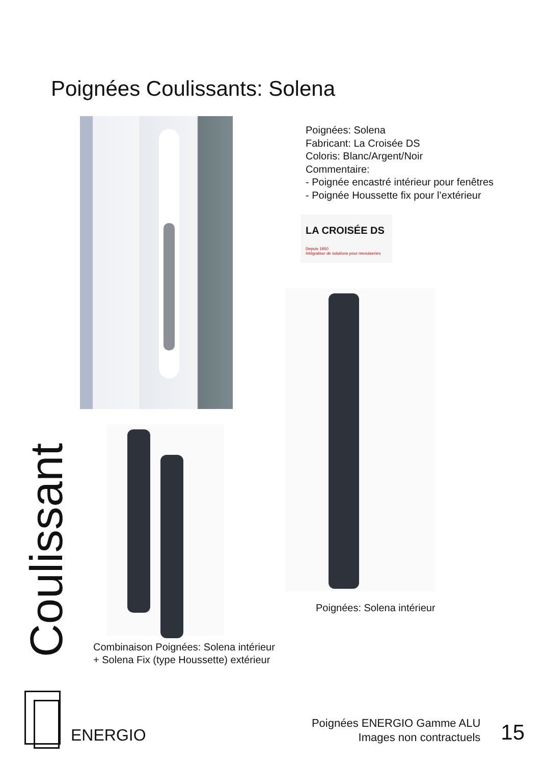Poignées Coulissants: Solena
Combinaison Poignées: Solena intérieur
+ Solena Fix (type Houssette) extérieur
Poignées: Solena
Fabricant: La Croisée DS
Coloris: Blanc/Argent/Noir
Commentaire:
- Poignée encastré intérieur pour fenêtres
- Poignée Houssette fix pour l’extérieur
LA CROISÉE DS
Depuis 1950
Intégrateur de solutions pour menuiseries
Poignées: Solena intérieur
Coulissant
ENERGIO
Poignées ENERGIO Gamme ALU
Images non contractuels
15